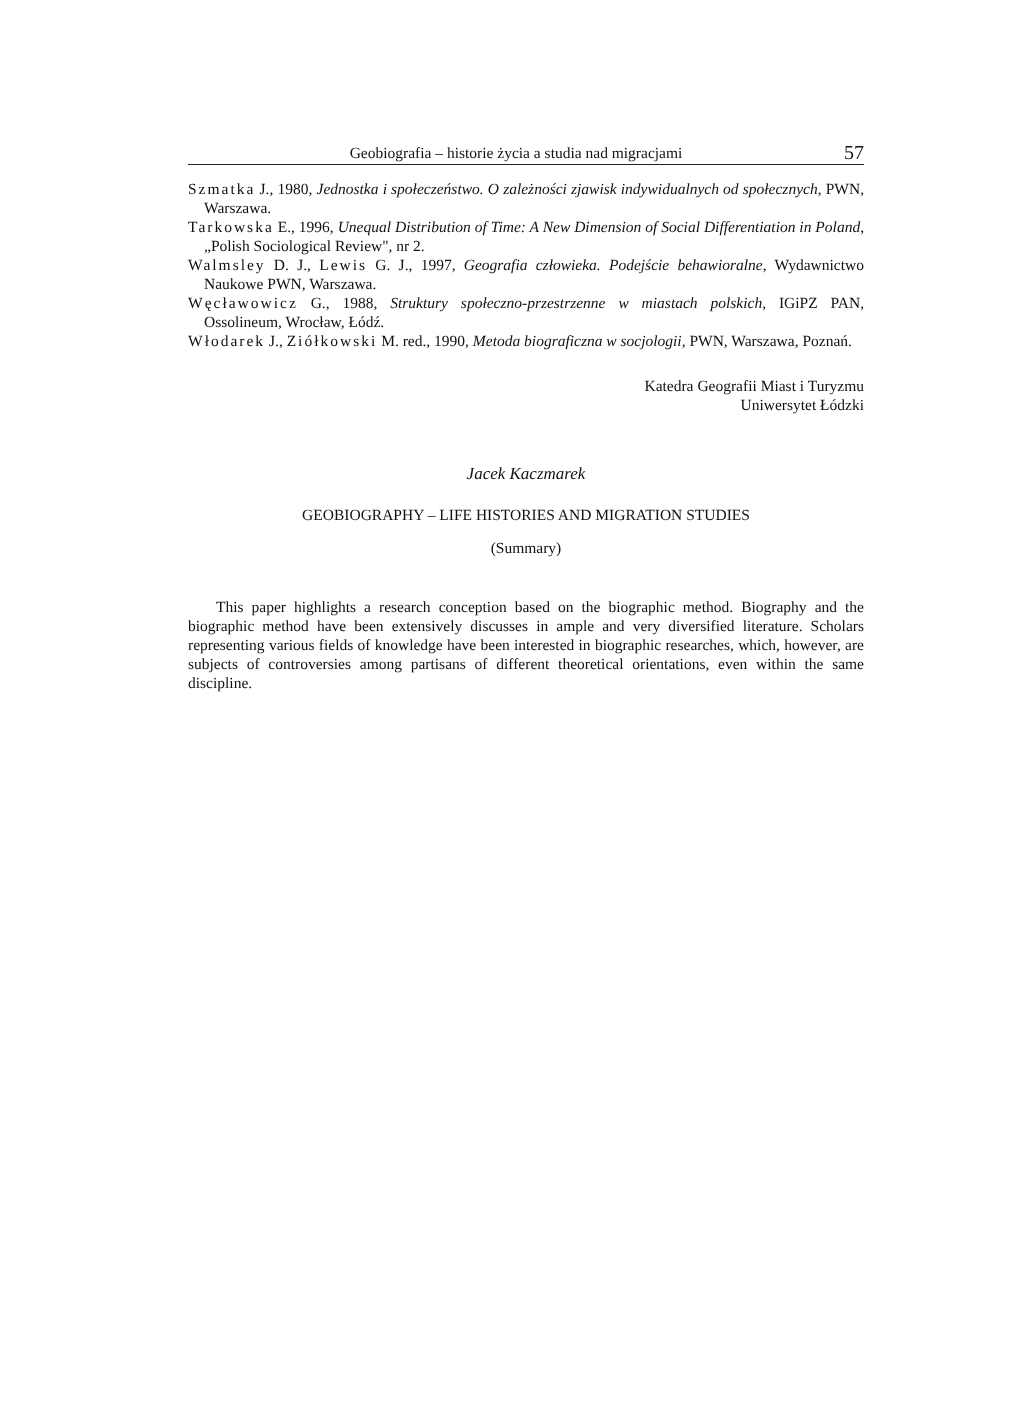Geobiografia – historie życia a studia nad migracjami 57
Szmatka J., 1980, Jednostka i społeczeństwo. O zależności zjawisk indywidualnych od społecznych, PWN, Warszawa.
Tarkowska E., 1996, Unequal Distribution of Time: A New Dimension of Social Differentiation in Poland, „Polish Sociological Review", nr 2.
Walmsley D. J., Lewis G. J., 1997, Geografia człowieka. Podejście behawioralne, Wydawnictwo Naukowe PWN, Warszawa.
Węcławowicz G., 1988, Struktury społeczno-przestrzenne w miastach polskich, IGiPZ PAN, Ossolineum, Wrocław, Łódź.
Włodarek J., Ziółkowski M. red., 1990, Metoda biograficzna w socjologii, PWN, Warszawa, Poznań.
Katedra Geografii Miast i Turyzmu
Uniwersytet Łódzki
Jacek Kaczmarek
GEOBIOGRAPHY – LIFE HISTORIES AND MIGRATION STUDIES
(Summary)
This paper highlights a research conception based on the biographic method. Biography and the biographic method have been extensively discusses in ample and very diversified literature. Scholars representing various fields of knowledge have been interested in biographic researches, which, however, are subjects of controversies among partisans of different theoretical orientations, even within the same discipline.